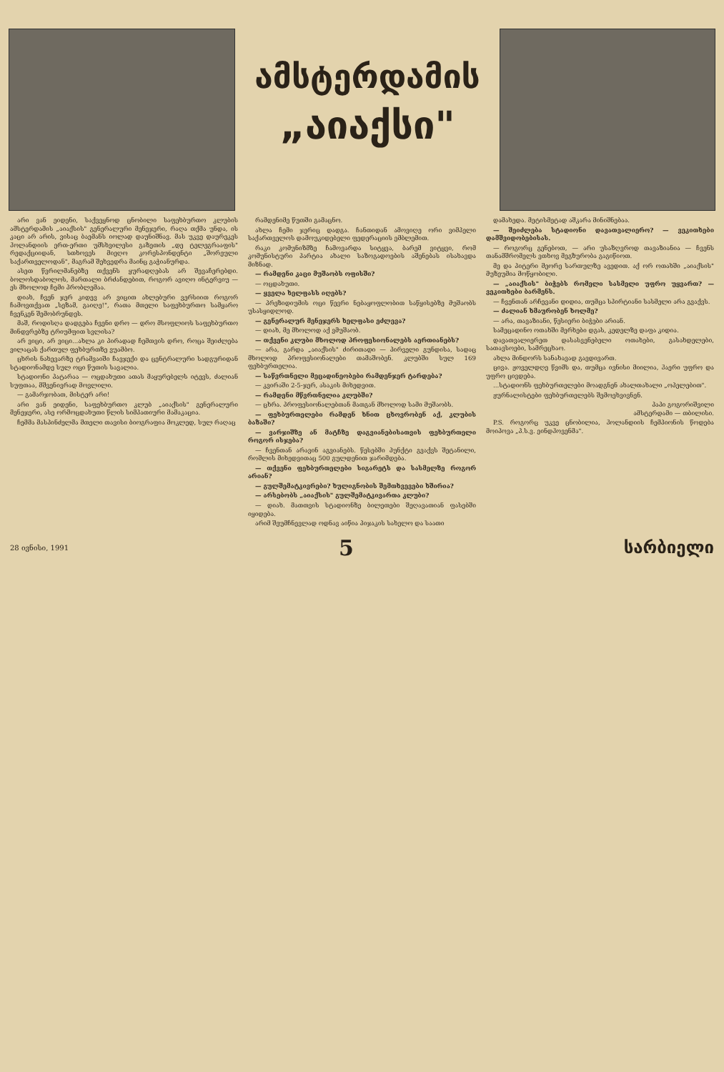ამსტერდამის
„აიაქსი"
არი ვან ეიდენი, საქვეყნოდ ცნობილი საფეხბურთო კლუბის ამსტერდამის „აიაქსის" გენერალური მენეჯერი, რაღა თქმა უნდა, ის კაცი არ არის, ვისაც ბაემანს იოლად დაუნიშნავ. მას უკვე დაურეკეს ჰოლანდიის ერთ-ერთი უმსხვილესი გაზეთის „დე ტელეგრააფის" რედაქციიდან, სთხოვეს მიეღო კორესპონდენტი „შორეული საქართველოდან", მაგრამ შეხვედრა მაინც გაჭიანურდა.
ასეთ წვრილმანებზე თქვენს ყურადღებას არ შევაჩერებდი. ბოლოსდაბოლოს, მართალი ბრძანდებით, როგორ ავიღო ინტერვიუ — ეს მხოლოდ ჩემი პრობლემაა.
დიახ, ჩვენ ჯერ კიდევ არ ვიცით ახლებური ვერსიით როგორ ჩამოვთქვათ „სეზამ, გაიღე!", რათა მთელი საფეხბურთო სამყარო ჩვენკენ შემობრუნდეს.
მაშ, როდისღა დადგება ჩვენი დრო — დრო მსოფლიოს საფეხბურთო მინდვრებზე ტრიუმფით სვლისა?
არ ვიცი, არ ვიცი...ახლა კი პირადად ჩემთვის დრო, როცა შეიძლება ვილაცას ქართულ ფეხბურთზე ვუამბო.
ცხრის ნახევარზე ტრამვაიში ჩავჯექი და ცენტრალური სადგურიდან სტადიონამდე სულ ოცი წუთის სავალია.
სტადიონი პატარაა — ოცდახუთი ათას მაყურებელს იტევს, ძალიან სუფთაა, მშვენივრად მოვლილი.
— გამარჯობათ, მისტერ არი!
არი ვან ეიდენი, საფეხბურთო კლუბ „აიაქსის" გენერალური მენეჯერი, ასე ორმოცდახუთი წლის სიმპათიური მამაკაცია.
ჩემმა მასპინძელმა მთელი თავისი ბიოგრაფია მოკლედ, სულ რაღაც
რამდენიმე წუთში გამაცნო.
ახლა ჩემი ჯერიც დადგა. ჩანთიდან ამოვიღე ორი ვიმპელი საქართველოს დამოუკიდებელი ფედერაციის ემბლემით.
რაკი კომუნიზმზე ჩამოვარდა სიტყვა, ბარემ ვიტყვი, რომ კომუნისტური პარტია ახალი საზოგადოების აშენებას ისახავდა მიზნად.
— რამდენი კაცი მუშაობს ოფისში?
— ოცდახუთი.
— ყველა ხელფასს იღებს?
— პრეზიდიუმის ოცი წევრი ნებაყოფლობით საწყისებზე მუშაობს უსასყიდლოდ.
— გენერალურ მენეჯერს ხელფასი ეძლევა?
— დიახ, მე მხოლოდ აქ ვმუშაობ.
— თქვენი კლუბი მხოლოდ პროფესიონალებს აერთიანებს?
— არა, გარდა „აიაქსის" ძირითადი — პირველი გუნდისა, სადაც მხოლოდ პროფესიონალები თამაშობენ. კლუბში სულ 169 ფეხბურთელია.
— საწვრთნელი მეცადინეობები რამდენჯერ ტარდება?
— კვირაში 2-5-ჯერ, ასაკის მიხედვით.
— რამდენი მწვრთნელია კლუბში?
— ცხრა. პროფესიონალებთან მათგან მხოლოდ სამი მუშაობს.
— ფეხბურთელები რამდენ ხნით ცხოვრობენ აქ, კლუბის ბაზაში?
— ვარჯიშზე ან მატჩზე დაგვიანებისათვის ფეხბურთელი როგორ ისჯება?
— ჩვენთან არავინ აგვიანებს. წესებში პუნქტი გვაქვს შეტანილი, რომლის მიხედვითაც 500 გულდენით ჯარიმდება.
— თქვენი ფეხბურთელები სიგარეტს და სასმელზე როგორ არიან?
— გულშემატკივრები? ხულიგნობის შემთხვევები ხშირია?
— არსებობს „აიაქსის" გულშემატკივართა კლუბი?
— დიახ. მათთვის სტადიონზე ბილეთები შეღავათიან ფასებში იყიდება.
არიმ შეუმჩნევლად ოდნავ აიწია პიჯაკის სახელო და საათი
დამახედა. მეტისმეტად აშკარა მინიშნებაა.
— შეიძლება სტადიონი დავათვალიერო? — ვეკითხები დამშვიდობებისას.
— როგორც გენებოთ, — არი უსაზღვროდ თავაზიანია — ჩვენს თანამშრომელს ვთხოვ მეგზურობა გაგიწიოთ.
მე და პიტერი მეორე სართულზე ავედით. აქ ორ ოთახში „აიაქსის" მუზეუმია მოწყობილი.
— „აიაქსის" ბიჭებს რომელი სასმელი უფრო უყვართ? — ვეკითხები ბარმენს.
— ჩვენთან არჩევანი დიდია, თუმცა სპირტიანი სასმელი არა გვაქვს.
— ძალიან ხმაურობენ ხოლმე?
— არა, თავაზიანი, წესიერი ბიჭები არიან.
სამეცადინო ოთახში მერხები დგას, კედელზე დაფა კიდია.
დავათვალიერეთ დასასვენებელი ოთახები, გასახდელები, სათავსოები, სამრეცხაო.
ახლა მინდორს სანახავად გავდივართ.
ცივა. ჟოველდღე წვიმს და, თუმცა ივნისი მიილია, ჰაერი უფრო და უფრო ცივდება.
...სტადიონს ფეხბურთელები მოადგნენ ახალთახალი „ოპელებით".
ჟურნალისტები ფეხბურთელებს შემოეხვივნენ.
პაპი გოგორიშვილი
ამსტერდამი — თბილისი.
P.S. როგორც უკვე ცნობილია, ჰოლანდიის ჩემპიონის წოდება მოიპოვა „პ.ს.ვ. ეინდჰოვენმა".
28 ივნისი, 1991 5 სარბიელი